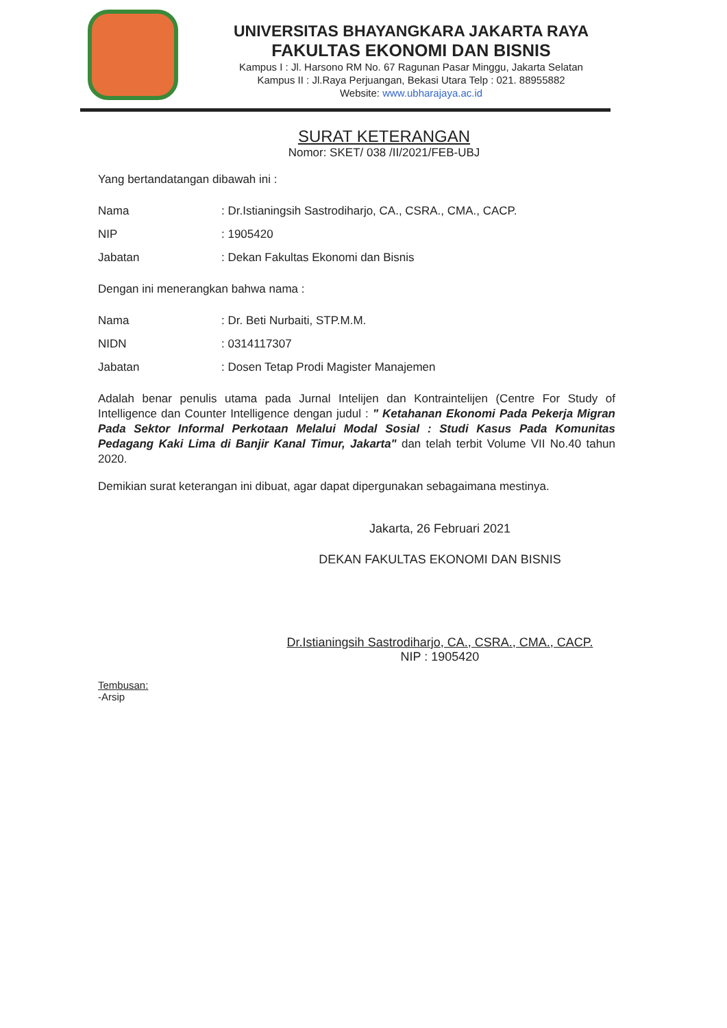UNIVERSITAS BHAYANGKARA JAKARTA RAYA
FAKULTAS EKONOMI DAN BISNIS
Kampus I : Jl. Harsono RM No. 67 Ragunan Pasar Minggu, Jakarta Selatan
Kampus II : Jl.Raya Perjuangan, Bekasi Utara Telp : 021. 88955882
Website: www.ubharajaya.ac.id
SURAT KETERANGAN
Nomor: SKET/ 038 /II/2021/FEB-UBJ
Yang bertandatangan dibawah ini :
| Nama | : Dr.Istianingsih Sastrodiharjo, CA., CSRA., CMA., CACP. |
| NIP | : 1905420 |
| Jabatan | : Dekan Fakultas Ekonomi dan Bisnis |
Dengan ini menerangkan bahwa nama :
| Nama | : Dr. Beti Nurbaiti, STP.M.M. |
| NIDN | : 0314117307 |
| Jabatan | : Dosen Tetap Prodi Magister Manajemen |
Adalah benar penulis utama pada Jurnal Intelijen dan Kontraintelijen (Centre For Study of Intelligence dan Counter Intelligence dengan judul : " Ketahanan Ekonomi Pada Pekerja Migran Pada Sektor Informal Perkotaan Melalui Modal Sosial : Studi Kasus Pada Komunitas Pedagang Kaki Lima di Banjir Kanal Timur, Jakarta" dan telah terbit Volume VII No.40 tahun 2020.
Demikian surat keterangan ini dibuat, agar dapat dipergunakan sebagaimana mestinya.
Jakarta, 26 Februari 2021
DEKAN FAKULTAS EKONOMI DAN BISNIS
Dr.Istianingsih Sastrodiharjo, CA., CSRA., CMA., CACP.
NIP : 1905420
Tembusan:
-Arsip